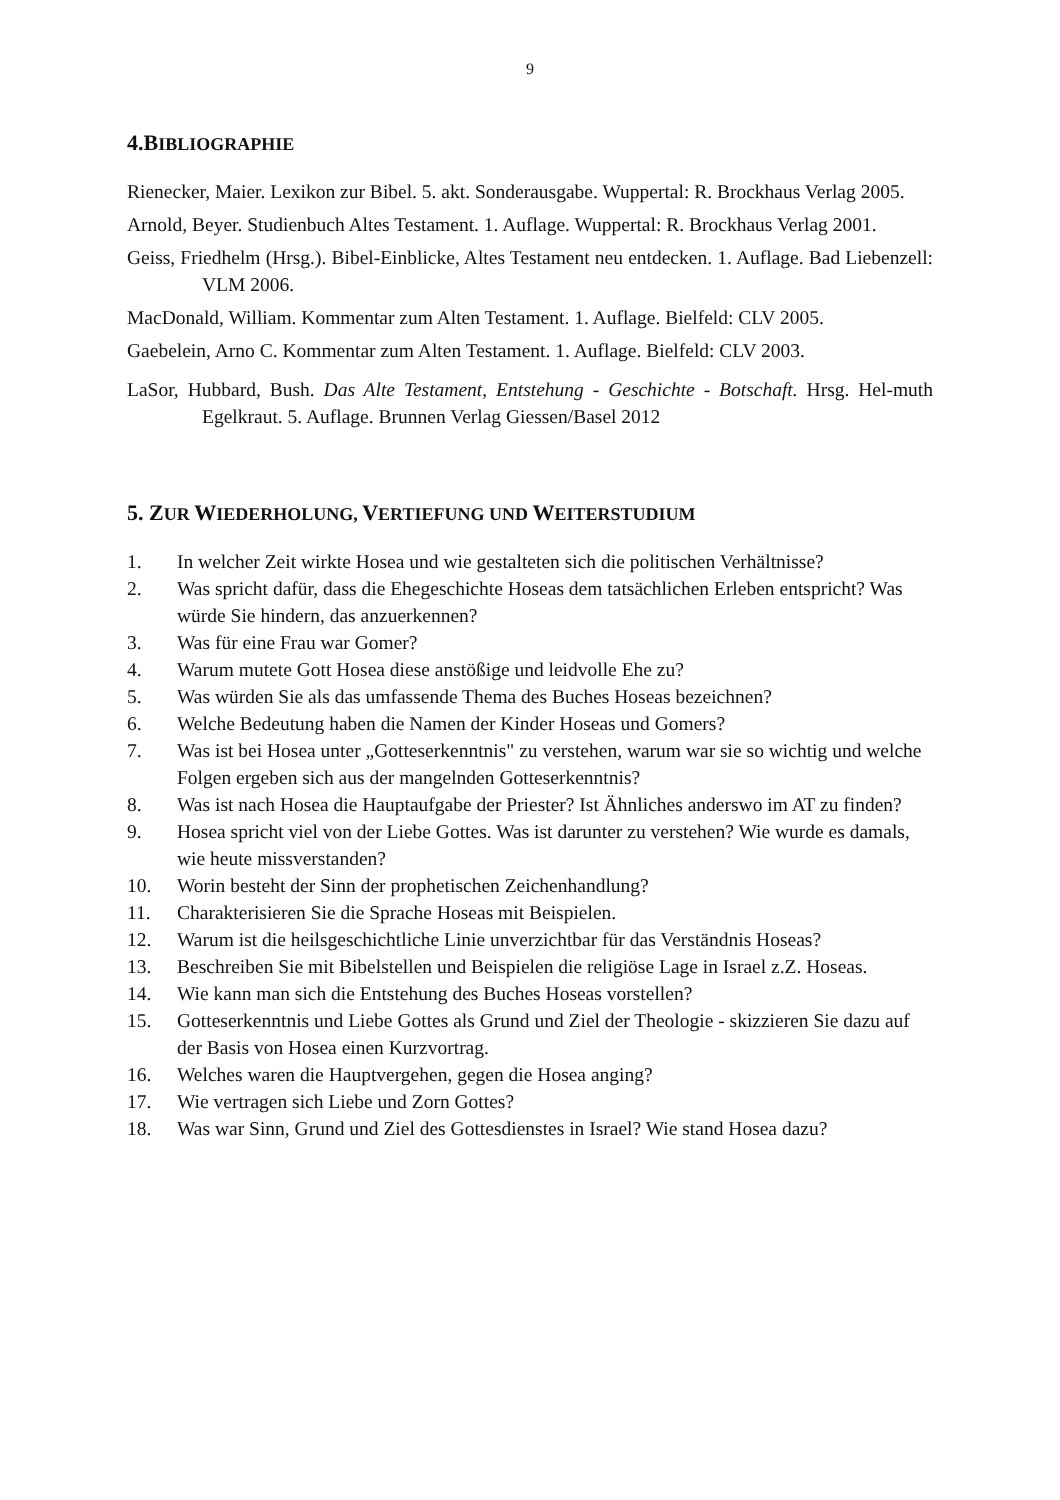9
4.BIBLIOGRAPHIE
Rienecker, Maier. Lexikon zur Bibel. 5. akt. Sonderausgabe. Wuppertal: R. Brockhaus Verlag 2005.
Arnold, Beyer. Studienbuch Altes Testament. 1. Auflage. Wuppertal: R. Brockhaus Verlag 2001.
Geiss, Friedhelm (Hrsg.). Bibel-Einblicke, Altes Testament neu entdecken. 1. Auflage. Bad Liebenzell: VLM 2006.
MacDonald, William. Kommentar zum Alten Testament. 1. Auflage. Bielfeld: CLV 2005.
Gaebelein, Arno C. Kommentar zum Alten Testament. 1. Auflage. Bielfeld: CLV 2003.
LaSor, Hubbard, Bush. Das Alte Testament, Entstehung - Geschichte - Botschaft. Hrsg. Hel-muth Egelkraut. 5. Auflage. Brunnen Verlag Giessen/Basel 2012
5. ZUR WIEDERHOLUNG, VERTIEFUNG UND WEITERSTUDIUM
1. In welcher Zeit wirkte Hosea und wie gestalteten sich die politischen Verhältnisse?
2. Was spricht dafür, dass die Ehegeschichte Hoseas dem tatsächlichen Erleben entspricht? Was würde Sie hindern, das anzuerkennen?
3. Was für eine Frau war Gomer?
4. Warum mutete Gott Hosea diese anstößige und leidvolle Ehe zu?
5. Was würden Sie als das umfassende Thema des Buches Hoseas bezeichnen?
6. Welche Bedeutung haben die Namen der Kinder Hoseas und Gomers?
7. Was ist bei Hosea unter „Gotteserkenntnis" zu verstehen, warum war sie so wichtig und welche Folgen ergeben sich aus der mangelnden Gotteserkenntnis?
8. Was ist nach Hosea die Hauptaufgabe der Priester? Ist Ähnliches anderswo im AT zu finden?
9. Hosea spricht viel von der Liebe Gottes. Was ist darunter zu verstehen? Wie wurde es damals, wie heute missverstanden?
10. Worin besteht der Sinn der prophetischen Zeichenhandlung?
11. Charakterisieren Sie die Sprache Hoseas mit Beispielen.
12. Warum ist die heilsgeschichtliche Linie unverzichtbar für das Verständnis Hoseas?
13. Beschreiben Sie mit Bibelstellen und Beispielen die religiöse Lage in Israel z.Z. Hoseas.
14. Wie kann man sich die Entstehung des Buches Hoseas vorstellen?
15. Gotteserkenntnis und Liebe Gottes als Grund und Ziel der Theologie - skizzieren Sie dazu auf der Basis von Hosea einen Kurzvortrag.
16. Welches waren die Hauptvergehen, gegen die Hosea anging?
17. Wie vertragen sich Liebe und Zorn Gottes?
18. Was war Sinn, Grund und Ziel des Gottesdienstes in Israel? Wie stand Hosea dazu?